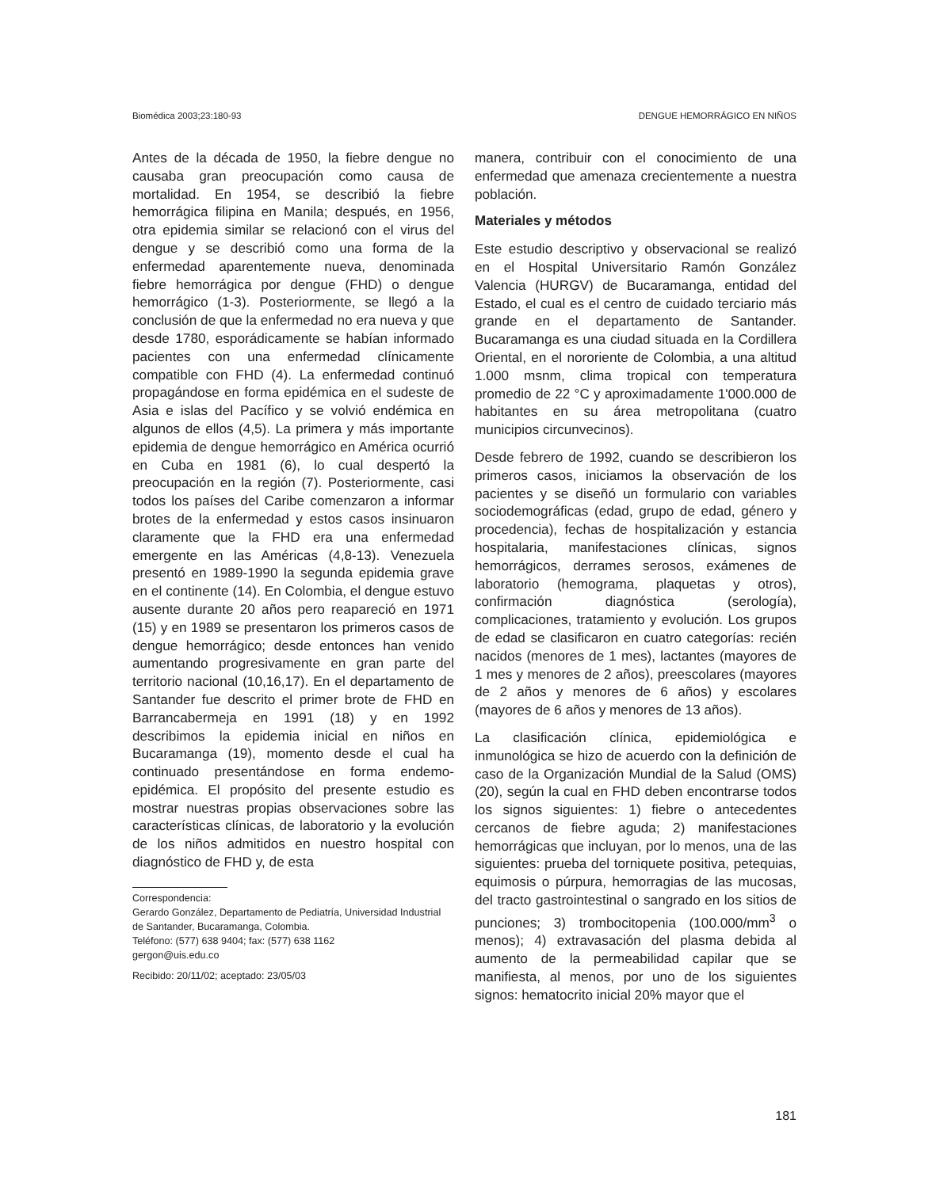Biomédica 2003;23:180-93 DENGUE HEMORRÁGICO EN NIÑOS
Antes de la década de 1950, la fiebre dengue no causaba gran preocupación como causa de mortalidad. En 1954, se describió la fiebre hemorrágica filipina en Manila; después, en 1956, otra epidemia similar se relacionó con el virus del dengue y se describió como una forma de la enfermedad aparentemente nueva, denominada fiebre hemorrágica por dengue (FHD) o dengue hemorrágico (1-3). Posteriormente, se llegó a la conclusión de que la enfermedad no era nueva y que desde 1780, esporádicamente se habían informado pacientes con una enfermedad clínicamente compatible con FHD (4). La enfermedad continuó propagándose en forma epidémica en el sudeste de Asia e islas del Pacífico y se volvió endémica en algunos de ellos (4,5). La primera y más importante epidemia de dengue hemorrágico en América ocurrió en Cuba en 1981 (6), lo cual despertó la preocupación en la región (7). Posteriormente, casi todos los países del Caribe comenzaron a informar brotes de la enfermedad y estos casos insinuaron claramente que la FHD era una enfermedad emergente en las Américas (4,8-13). Venezuela presentó en 1989-1990 la segunda epidemia grave en el continente (14). En Colombia, el dengue estuvo ausente durante 20 años pero reapareció en 1971 (15) y en 1989 se presentaron los primeros casos de dengue hemorrágico; desde entonces han venido aumentando progresivamente en gran parte del territorio nacional (10,16,17). En el departamento de Santander fue descrito el primer brote de FHD en Barrancabermeja en 1991 (18) y en 1992 describimos la epidemia inicial en niños en Bucaramanga (19), momento desde el cual ha continuado presentándose en forma endemo-epidémica. El propósito del presente estudio es mostrar nuestras propias observaciones sobre las características clínicas, de laboratorio y la evolución de los niños admitidos en nuestro hospital con diagnóstico de FHD y, de esta
Correspondencia:
Gerardo González, Departamento de Pediatría, Universidad Industrial de Santander, Bucaramanga, Colombia.
Teléfono: (577) 638 9404; fax: (577) 638 1162
gergon@uis.edu.co
Recibido: 20/11/02; aceptado: 23/05/03
manera, contribuir con el conocimiento de una enfermedad que amenaza crecientemente a nuestra población.
Materiales y métodos
Este estudio descriptivo y observacional se realizó en el Hospital Universitario Ramón González Valencia (HURGV) de Bucaramanga, entidad del Estado, el cual es el centro de cuidado terciario más grande en el departamento de Santander. Bucaramanga es una ciudad situada en la Cordillera Oriental, en el nororiente de Colombia, a una altitud 1.000 msnm, clima tropical con temperatura promedio de 22 °C y aproximadamente 1'000.000 de habitantes en su área metropolitana (cuatro municipios circunvecinos).
Desde febrero de 1992, cuando se describieron los primeros casos, iniciamos la observación de los pacientes y se diseñó un formulario con variables sociodemográficas (edad, grupo de edad, género y procedencia), fechas de hospitalización y estancia hospitalaria, manifestaciones clínicas, signos hemorrágicos, derrames serosos, exámenes de laboratorio (hemograma, plaquetas y otros), confirmación diagnóstica (serología), complicaciones, tratamiento y evolución. Los grupos de edad se clasificaron en cuatro categorías: recién nacidos (menores de 1 mes), lactantes (mayores de 1 mes y menores de 2 años), preescolares (mayores de 2 años y menores de 6 años) y escolares (mayores de 6 años y menores de 13 años).
La clasificación clínica, epidemiológica e inmunológica se hizo de acuerdo con la definición de caso de la Organización Mundial de la Salud (OMS) (20), según la cual en FHD deben encontrarse todos los signos siguientes: 1) fiebre o antecedentes cercanos de fiebre aguda; 2) manifestaciones hemorrágicas que incluyan, por lo menos, una de las siguientes: prueba del torniquete positiva, petequias, equimosis o púrpura, hemorragias de las mucosas, del tracto gastrointestinal o sangrado en los sitios de punciones; 3) trombocitopenia (100.000/mm<sup>3</sup> o menos); 4) extravasación del plasma debida al aumento de la permeabilidad capilar que se manifiesta, al menos, por uno de los siguientes signos: hematocrito inicial 20% mayor que el
181